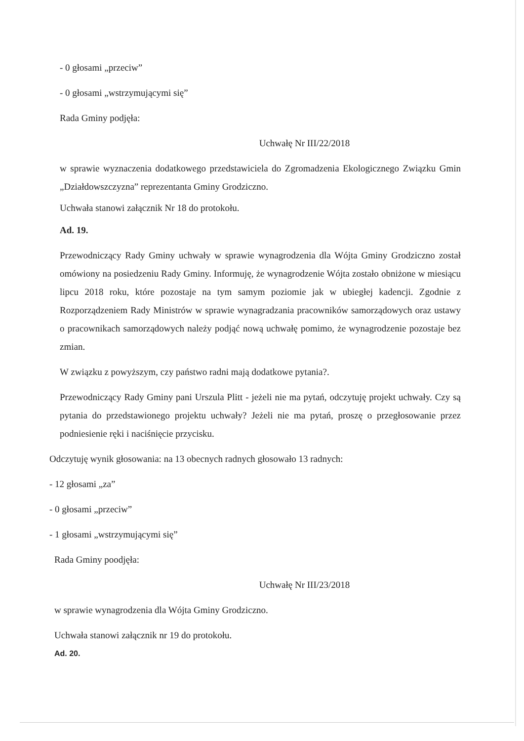- 0 głosami „przeciw”
- 0 głosami „wstrzymującymi się”
Rada Gminy podjęła:
Uchwałę Nr III/22/2018
w sprawie wyznaczenia dodatkowego przedstawiciela do Zgromadzenia Ekologicznego Związku Gmin „Działdowszczyzna” reprezentanta Gminy Grodziczno.
Uchwała stanowi załącznik Nr 18 do protokołu.
Ad. 19.
Przewodniczący Rady Gminy uchwały w sprawie wynagrodzenia dla Wójta Gminy Grodziczno został omówiony na posiedzeniu Rady Gminy. Informuję, że wynagrodzenie Wójta zostało obniżone w miesiącu lipcu 2018 roku, które pozostaje na tym samym poziomie jak w ubiegłej kadencji. Zgodnie z Rozporządzeniem Rady Ministrów w sprawie wynagradzania pracowników samorządowych oraz ustawy o pracownikach samorządowych należy podjąć nową uchwałę pomimo, że wynagrodzenie pozostaje bez zmian.
W związku z powyższym, czy państwo radni mają dodatkowe pytania?.
Przewodniczący Rady Gminy pani Urszula Plitt - jeżeli nie ma pytań, odczytuję projekt uchwały. Czy są pytania do przedstawionego projektu uchwały? Jeżeli nie ma pytań, proszę o przegłosowanie przez podniesienie ręki i naciśnięcie przycisku.
Odczytuję wynik głosowania: na 13 obecnych radnych głosowało 13 radnych:
- 12 głosami „za”
- 0 głosami „przeciw”
- 1 głosami „wstrzymującymi się”
Rada Gminy poodjęła:
Uchwałę Nr III/23/2018
w sprawie wynagrodzenia dla Wójta Gminy Grodziczno.
Uchwała stanowi załącznik nr 19 do protokołu.
Ad. 20.